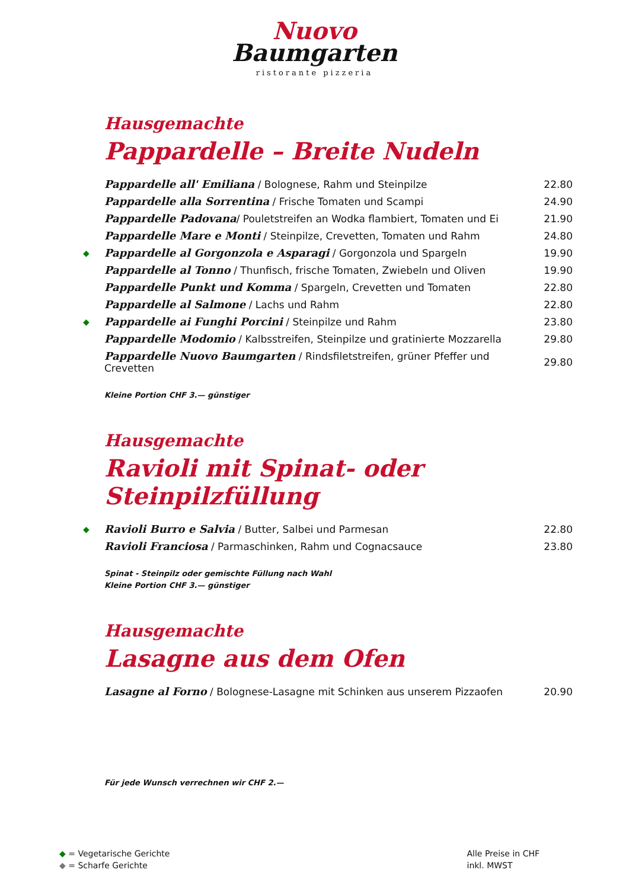Nuovo
Baumgarten
ristorante pizzeria
Hausgemachte
Pappardelle – Breite Nudeln
| | Pappardelle all' Emiliana / Bolognese, Rahm und Steinpilze | 22.80 |
| | Pappardelle alla Sorrentina / Frische Tomaten und Scampi | 24.90 |
| | Pappardelle Padovana / Pouletstreifen an Wodka flambiert, Tomaten und Ei | 21.90 |
| | Pappardelle Mare e Monti / Steinpilze, Crevetten, Tomaten und Rahm | 24.80 |
| ◆ | Pappardelle al Gorgonzola e Asparagi / Gorgonzola und Spargeln | 19.90 |
| | Pappardelle al Tonno / Thunfisch, frische Tomaten, Zwiebeln und Oliven | 19.90 |
| | Pappardelle Punkt und Komma / Spargeln, Crevetten und Tomaten | 22.80 |
| | Pappardelle al Salmone / Lachs und Rahm | 22.80 |
| ◆ | Pappardelle ai Funghi Porcini / Steinpilze und Rahm | 23.80 |
| | Pappardelle Modomio / Kalbsstreifen, Steinpilze und gratinierte Mozzarella | 29.80 |
| | Pappardelle Nuovo Baumgarten / Rindsfiletstreifen, grüner Pfeffer und Crevetten | 29.80 |
Kleine Portion CHF 3.— günstiger
Hausgemachte
Ravioli mit Spinat- oder Steinpilzfüllung
| ◆ | Ravioli Burro e Salvia / Butter, Salbei und Parmesan | 22.80 |
| | Ravioli Franciosa / Parmaschinken, Rahm und Cognacsauce | 23.80 |
Spinat - Steinpilz oder gemischte Füllung nach Wahl
Kleine Portion CHF 3.— günstiger
Hausgemachte
Lasagne aus dem Ofen
| | Lasagne al Forno / Bolognese-Lasagne mit Schinken aus unserem Pizzaofen | 20.90 |
Für jede Wunsch verrechnen wir CHF 2.—
◆ = Vegetarische Gerichte
◆ = Scharfe Gerichte
Alle Preise in CHF
inkl. MWST